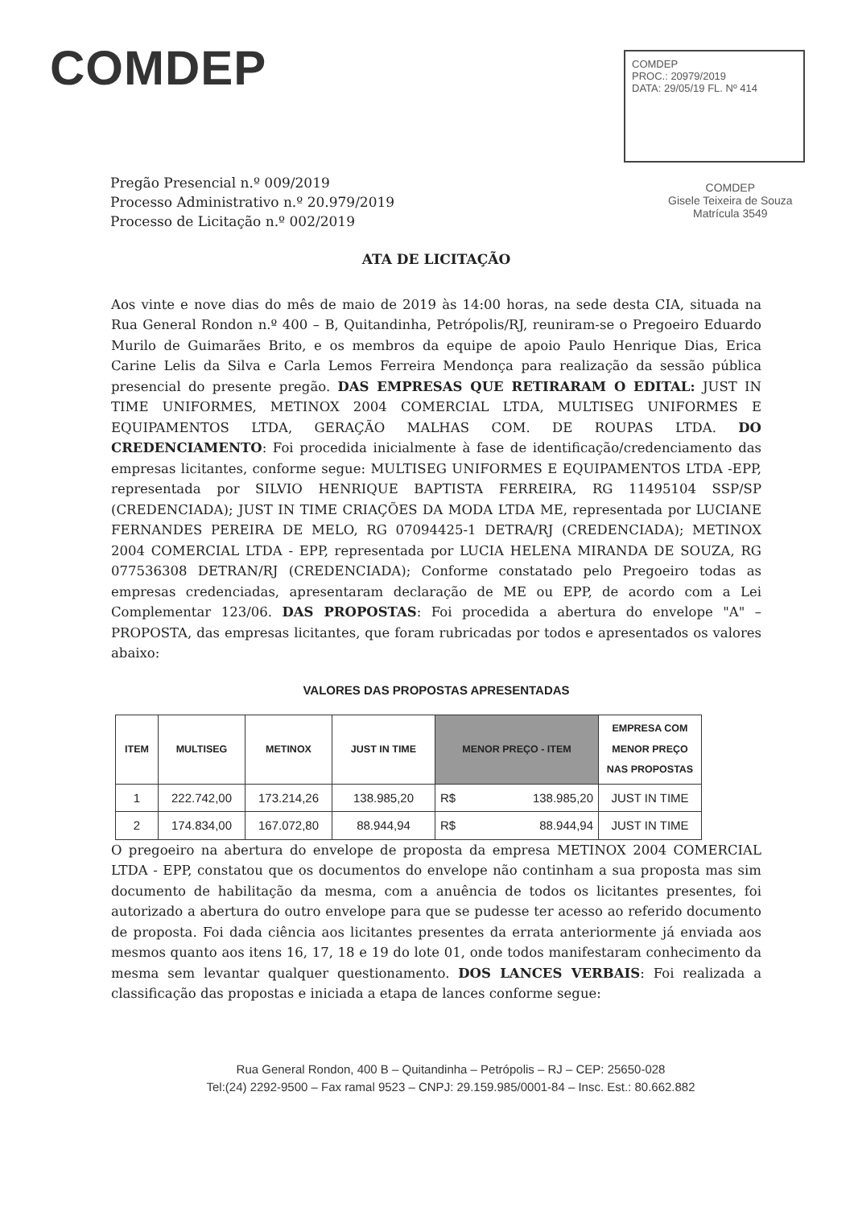COMDEP
COMDEP
PROC.: 20979/2019
DATA: 29/05/19 FL. Nº 414
COMDEP
Gisele Teixeira de Souza
Matrícula 3549
Pregão Presencial n.º 009/2019
Processo Administrativo n.º 20.979/2019
Processo de Licitação n.º 002/2019
ATA DE LICITAÇÃO
Aos vinte e nove dias do mês de maio de 2019 às 14:00 horas, na sede desta CIA, situada na Rua General Rondon n.º 400 – B, Quitandinha, Petrópolis/RJ, reuniram-se o Pregoeiro Eduardo Murilo de Guimarães Brito, e os membros da equipe de apoio Paulo Henrique Dias, Erica Carine Lelis da Silva e Carla Lemos Ferreira Mendonça para realização da sessão pública presencial do presente pregão. DAS EMPRESAS QUE RETIRARAM O EDITAL: JUST IN TIME UNIFORMES, METINOX 2004 COMERCIAL LTDA, MULTISEG UNIFORMES E EQUIPAMENTOS LTDA, GERAÇÃO MALHAS COM. DE ROUPAS LTDA. DO CREDENCIAMENTO: Foi procedida inicialmente à fase de identificação/credenciamento das empresas licitantes, conforme segue: MULTISEG UNIFORMES E EQUIPAMENTOS LTDA -EPP, representada por SILVIO HENRIQUE BAPTISTA FERREIRA, RG 11495104 SSP/SP (CREDENCIADA); JUST IN TIME CRIAÇÕES DA MODA LTDA ME, representada por LUCIANE FERNANDES PEREIRA DE MELO, RG 07094425-1 DETRA/RJ (CREDENCIADA); METINOX 2004 COMERCIAL LTDA - EPP, representada por LUCIA HELENA MIRANDA DE SOUZA, RG 077536308 DETRAN/RJ (CREDENCIADA); Conforme constatado pelo Pregoeiro todas as empresas credenciadas, apresentaram declaração de ME ou EPP, de acordo com a Lei Complementar 123/06. DAS PROPOSTAS: Foi procedida a abertura do envelope "A" – PROPOSTA, das empresas licitantes, que foram rubricadas por todos e apresentados os valores abaixo:
VALORES DAS PROPOSTAS APRESENTADAS
| ITEM | MULTISEG | METINOX | JUST IN TIME | MENOR PREÇO - ITEM | | EMPRESA COM MENOR PREÇO NAS PROPOSTAS |
| --- | --- | --- | --- | --- | --- | --- |
| 1 | 222.742,00 | 173.214,26 | 138.985,20 | R$ | 138.985,20 | JUST IN TIME |
| 2 | 174.834,00 | 167.072,80 | 88.944,94 | R$ | 88.944,94 | JUST IN TIME |
O pregoeiro na abertura do envelope de proposta da empresa METINOX 2004 COMERCIAL LTDA - EPP, constatou que os documentos do envelope não continham a sua proposta mas sim documento de habilitação da mesma, com a anuência de todos os licitantes presentes, foi autorizado a abertura do outro envelope para que se pudesse ter acesso ao referido documento de proposta. Foi dada ciência aos licitantes presentes da errata anteriormente já enviada aos mesmos quanto aos itens 16, 17, 18 e 19 do lote 01, onde todos manifestaram conhecimento da mesma sem levantar qualquer questionamento. DOS LANCES VERBAIS: Foi realizada a classificação das propostas e iniciada a etapa de lances conforme segue:
Rua General Rondon, 400 B – Quitandinha – Petrópolis – RJ – CEP: 25650-028
Tel:(24) 2292-9500 – Fax ramal 9523 – CNPJ: 29.159.985/0001-84 – Insc. Est.: 80.662.882